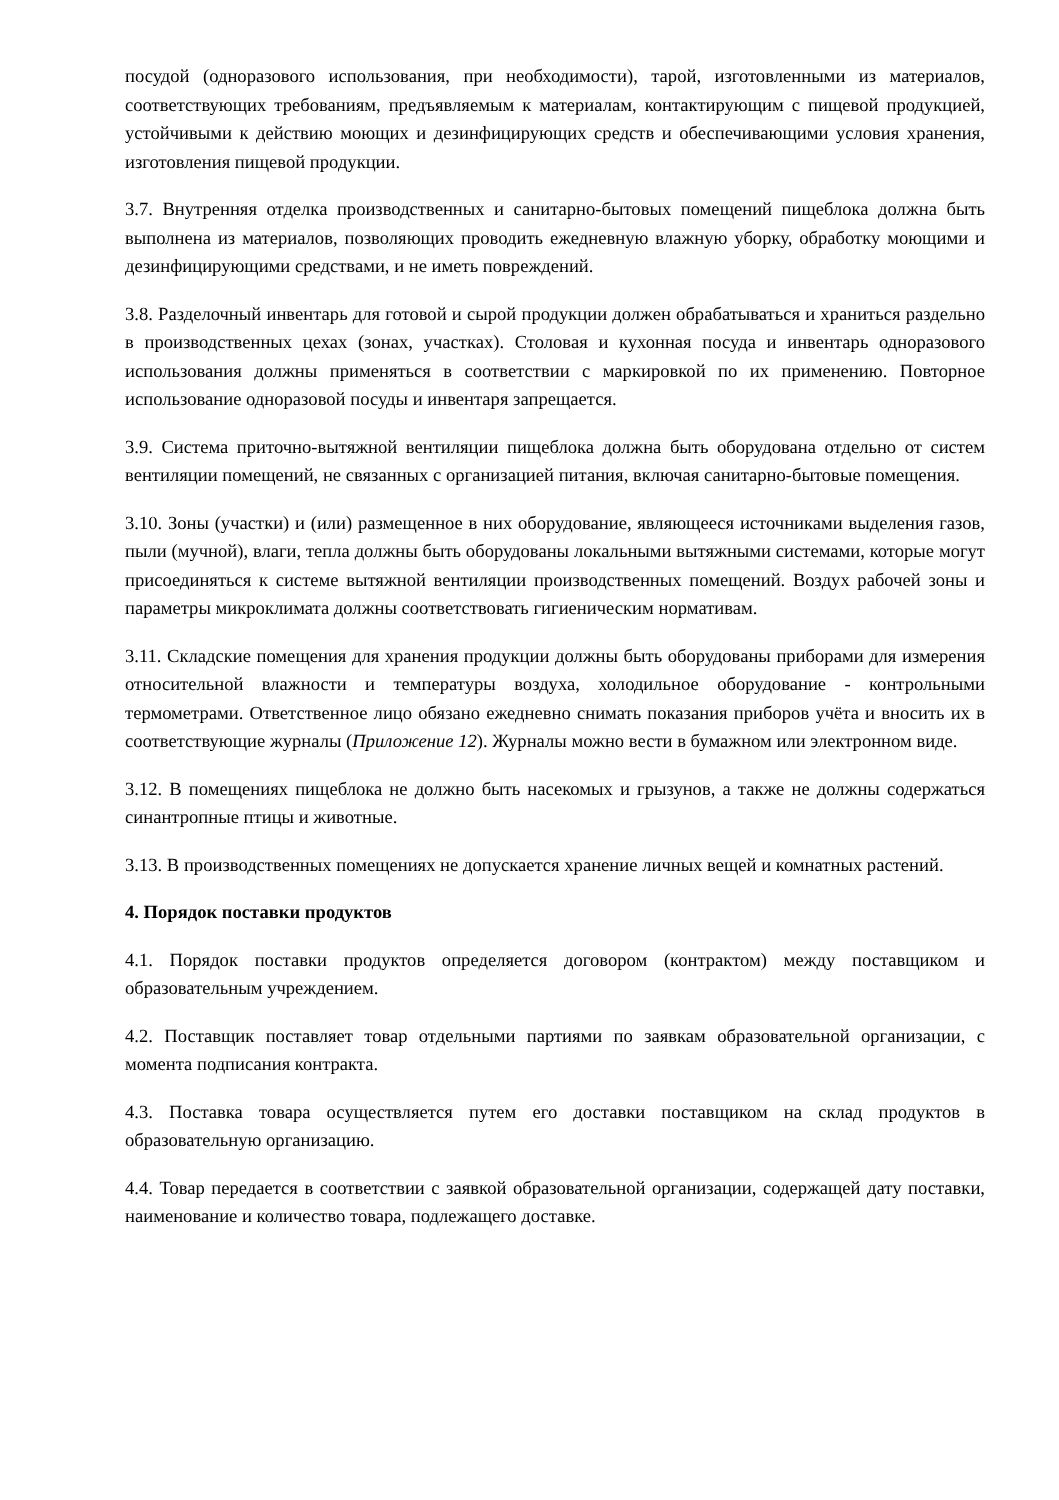посудой (одноразового использования, при необходимости), тарой, изготовленными из материалов, соответствующих требованиям, предъявляемым к материалам, контактирующим с пищевой продукцией, устойчивыми к действию моющих и дезинфицирующих средств и обеспечивающими условия хранения, изготовления пищевой продукции.
3.7. Внутренняя отделка производственных и санитарно-бытовых помещений пищеблока должна быть выполнена из материалов, позволяющих проводить ежедневную влажную уборку, обработку моющими и дезинфицирующими средствами, и не иметь повреждений.
3.8. Разделочный инвентарь для готовой и сырой продукции должен обрабатываться и храниться раздельно в производственных цехах (зонах, участках). Столовая и кухонная посуда и инвентарь одноразового использования должны применяться в соответствии с маркировкой по их применению. Повторное использование одноразовой посуды и инвентаря запрещается.
3.9. Система приточно-вытяжной вентиляции пищеблока должна быть оборудована отдельно от систем вентиляции помещений, не связанных с организацией питания, включая санитарно-бытовые помещения.
3.10. Зоны (участки) и (или) размещенное в них оборудование, являющееся источниками выделения газов, пыли (мучной), влаги, тепла должны быть оборудованы локальными вытяжными системами, которые могут присоединяться к системе вытяжной вентиляции производственных помещений. Воздух рабочей зоны и параметры микроклимата должны соответствовать гигиеническим нормативам.
3.11. Складские помещения для хранения продукции должны быть оборудованы приборами для измерения относительной влажности и температуры воздуха, холодильное оборудование - контрольными термометрами. Ответственное лицо обязано ежедневно снимать показания приборов учёта и вносить их в соответствующие журналы (Приложение 12). Журналы можно вести в бумажном или электронном виде.
3.12. В помещениях пищеблока не должно быть насекомых и грызунов, а также не должны содержаться синантропные птицы и животные.
3.13. В производственных помещениях не допускается хранение личных вещей и комнатных растений.
4. Порядок поставки продуктов
4.1. Порядок поставки продуктов определяется договором (контрактом) между поставщиком и образовательным учреждением.
4.2. Поставщик поставляет товар отдельными партиями по заявкам образовательной организации, с момента подписания контракта.
4.3. Поставка товара осуществляется путем его доставки поставщиком на склад продуктов в образовательную организацию.
4.4. Товар передается в соответствии с заявкой образовательной организации, содержащей дату поставки, наименование и количество товара, подлежащего доставке.